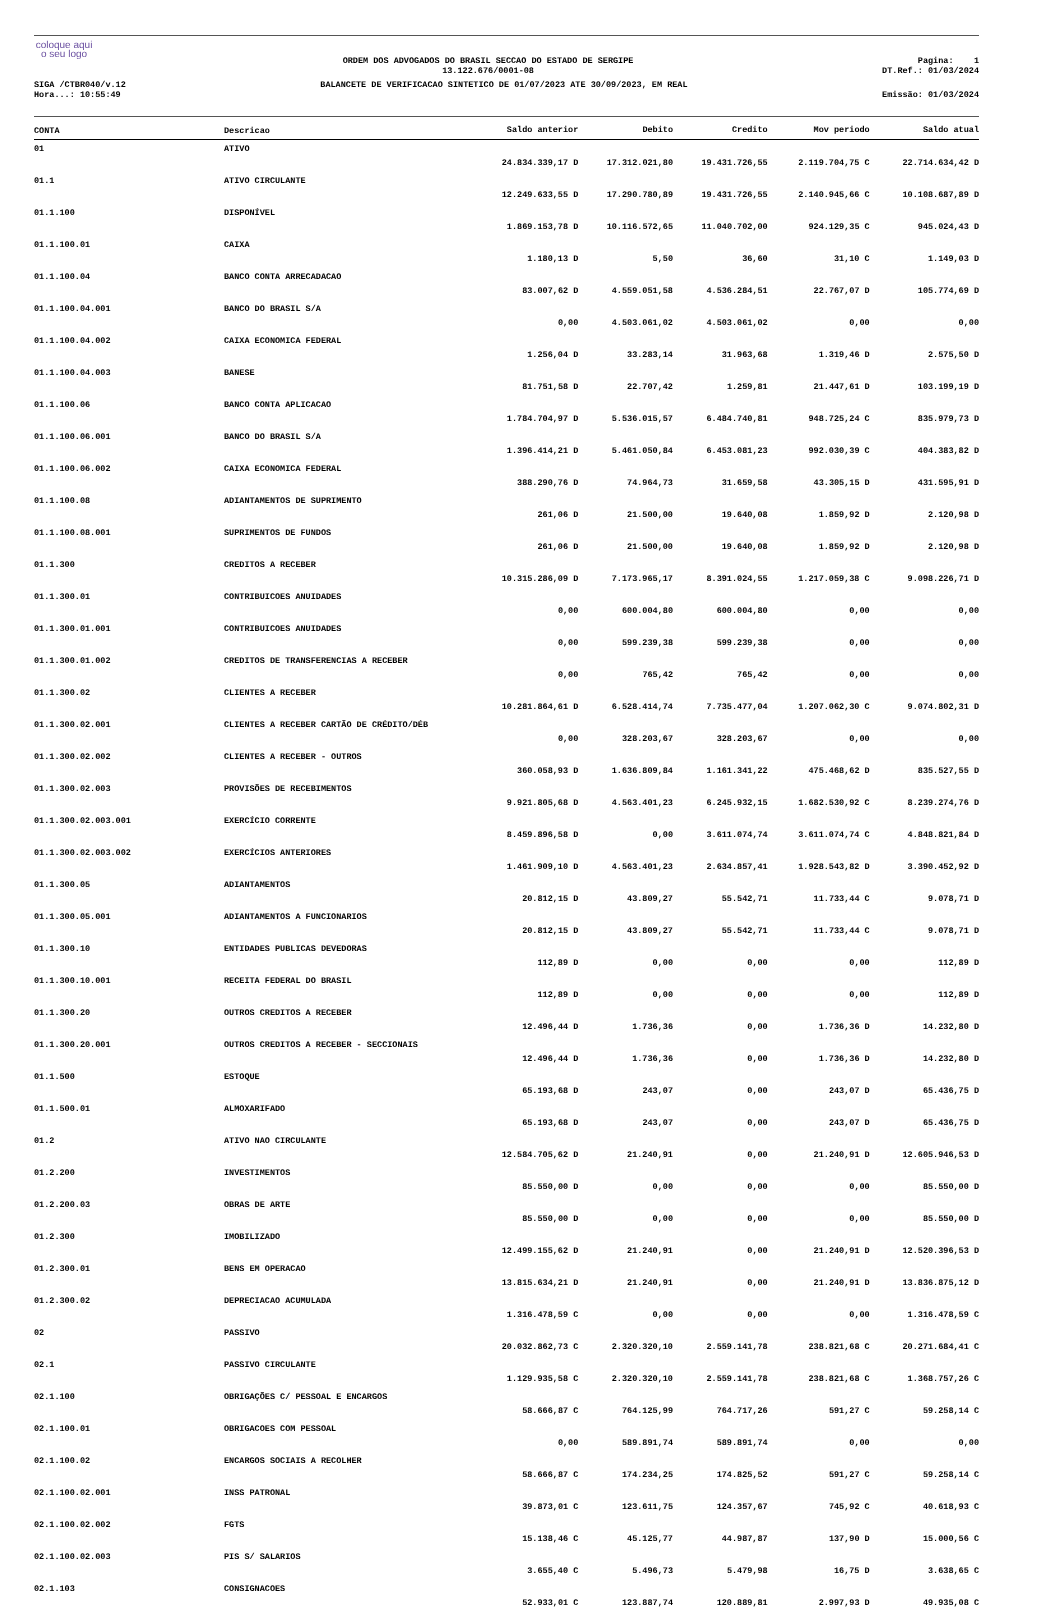coloque aqui
o seu logo
ORDEM DOS ADVOGADOS DO BRASIL SECCAO DO ESTADO DE SERGIPE
13.122.676/0001-08
Pagina: 1
DT.Ref.: 01/03/2024
SIGA /CTBR040/v.12
Hora...: 10:55:49
BALANCETE DE VERIFICACAO SINTETICO DE 01/07/2023 ATE 30/09/2023, EM REAL
Emissão: 01/03/2024
| CONTA | Descricao | Saldo anterior | Debito | Credito | Mov periodo | Saldo atual |
| --- | --- | --- | --- | --- | --- | --- |
| 01 | ATIVO | 24.834.339,17 D | 17.312.021,80 | 19.431.726,55 | 2.119.704,75 C | 22.714.634,42 D |
| 01.1 | ATIVO CIRCULANTE | 12.249.633,55 D | 17.290.780,89 | 19.431.726,55 | 2.140.945,66 C | 10.108.687,89 D |
| 01.1.100 | DISPONÍVEL | 1.869.153,78 D | 10.116.572,65 | 11.040.702,00 | 924.129,35 C | 945.024,43 D |
| 01.1.100.01 | CAIXA | 1.180,13 D | 5,50 | 36,60 | 31,10 C | 1.149,03 D |
| 01.1.100.04 | BANCO CONTA ARRECADACAO | 83.007,62 D | 4.559.051,58 | 4.536.284,51 | 22.767,07 D | 105.774,69 D |
| 01.1.100.04.001 | BANCO DO BRASIL S/A | 0,00 | 4.503.061,02 | 4.503.061,02 | 0,00 | 0,00 |
| 01.1.100.04.002 | CAIXA ECONOMICA FEDERAL | 1.256,04 D | 33.283,14 | 31.963,68 | 1.319,46 D | 2.575,50 D |
| 01.1.100.04.003 | BANESE | 81.751,58 D | 22.707,42 | 1.259,81 | 21.447,61 D | 103.199,19 D |
| 01.1.100.06 | BANCO CONTA APLICACAO | 1.784.704,97 D | 5.536.015,57 | 6.484.740,81 | 948.725,24 C | 835.979,73 D |
| 01.1.100.06.001 | BANCO DO BRASIL S/A | 1.396.414,21 D | 5.461.050,84 | 6.453.081,23 | 992.030,39 C | 404.383,82 D |
| 01.1.100.06.002 | CAIXA ECONOMICA FEDERAL | 388.290,76 D | 74.964,73 | 31.659,58 | 43.305,15 D | 431.595,91 D |
| 01.1.100.08 | ADIANTAMENTOS DE SUPRIMENTO | 261,06 D | 21.500,00 | 19.640,08 | 1.859,92 D | 2.120,98 D |
| 01.1.100.08.001 | SUPRIMENTOS DE FUNDOS | 261,06 D | 21.500,00 | 19.640,08 | 1.859,92 D | 2.120,98 D |
| 01.1.300 | CREDITOS A RECEBER | 10.315.286,09 D | 7.173.965,17 | 8.391.024,55 | 1.217.059,38 C | 9.098.226,71 D |
| 01.1.300.01 | CONTRIBUICOES ANUIDADES | 0,00 | 600.004,80 | 600.004,80 | 0,00 | 0,00 |
| 01.1.300.01.001 | CONTRIBUICOES ANUIDADES | 0,00 | 599.239,38 | 599.239,38 | 0,00 | 0,00 |
| 01.1.300.01.002 | CREDITOS DE TRANSFERENCIAS A RECEBER | 0,00 | 765,42 | 765,42 | 0,00 | 0,00 |
| 01.1.300.02 | CLIENTES A RECEBER | 10.281.864,61 D | 6.528.414,74 | 7.735.477,04 | 1.207.062,30 C | 9.074.802,31 D |
| 01.1.300.02.001 | CLIENTES A RECEBER CARTÃO DE CRÉDITO/DÉB | 0,00 | 328.203,67 | 328.203,67 | 0,00 | 0,00 |
| 01.1.300.02.002 | CLIENTES A RECEBER - OUTROS | 360.058,93 D | 1.636.809,84 | 1.161.341,22 | 475.468,62 D | 835.527,55 D |
| 01.1.300.02.003 | PROVISÕES DE RECEBIMENTOS | 9.921.805,68 D | 4.563.401,23 | 6.245.932,15 | 1.682.530,92 C | 8.239.274,76 D |
| 01.1.300.02.003.001 | EXERCÍCIO CORRENTE | 8.459.896,58 D | 0,00 | 3.611.074,74 | 3.611.074,74 C | 4.848.821,84 D |
| 01.1.300.02.003.002 | EXERCÍCIOS ANTERIORES | 1.461.909,10 D | 4.563.401,23 | 2.634.857,41 | 1.928.543,82 D | 3.390.452,92 D |
| 01.1.300.05 | ADIANTAMENTOS | 20.812,15 D | 43.809,27 | 55.542,71 | 11.733,44 C | 9.078,71 D |
| 01.1.300.05.001 | ADIANTAMENTOS A FUNCIONARIOS | 20.812,15 D | 43.809,27 | 55.542,71 | 11.733,44 C | 9.078,71 D |
| 01.1.300.10 | ENTIDADES PUBLICAS DEVEDORAS | 112,89 D | 0,00 | 0,00 | 0,00 | 112,89 D |
| 01.1.300.10.001 | RECEITA FEDERAL DO BRASIL | 112,89 D | 0,00 | 0,00 | 0,00 | 112,89 D |
| 01.1.300.20 | OUTROS CREDITOS A RECEBER | 12.496,44 D | 1.736,36 | 0,00 | 1.736,36 D | 14.232,80 D |
| 01.1.300.20.001 | OUTROS CREDITOS A RECEBER - SECCIONAIS | 12.496,44 D | 1.736,36 | 0,00 | 1.736,36 D | 14.232,80 D |
| 01.1.500 | ESTOQUE | 65.193,68 D | 243,07 | 0,00 | 243,07 D | 65.436,75 D |
| 01.1.500.01 | ALMOXARIFADO | 65.193,68 D | 243,07 | 0,00 | 243,07 D | 65.436,75 D |
| 01.2 | ATIVO NAO CIRCULANTE | 12.584.705,62 D | 21.240,91 | 0,00 | 21.240,91 D | 12.605.946,53 D |
| 01.2.200 | INVESTIMENTOS | 85.550,00 D | 0,00 | 0,00 | 0,00 | 85.550,00 D |
| 01.2.200.03 | OBRAS DE ARTE | 85.550,00 D | 0,00 | 0,00 | 0,00 | 85.550,00 D |
| 01.2.300 | IMOBILIZADO | 12.499.155,62 D | 21.240,91 | 0,00 | 21.240,91 D | 12.520.396,53 D |
| 01.2.300.01 | BENS EM OPERACAO | 13.815.634,21 D | 21.240,91 | 0,00 | 21.240,91 D | 13.836.875,12 D |
| 01.2.300.02 | DEPRECIACAO ACUMULADA | 1.316.478,59 C | 0,00 | 0,00 | 0,00 | 1.316.478,59 C |
| 02 | PASSIVO | 20.032.862,73 C | 2.320.320,10 | 2.559.141,78 | 238.821,68 C | 20.271.684,41 C |
| 02.1 | PASSIVO CIRCULANTE | 1.129.935,58 C | 2.320.320,10 | 2.559.141,78 | 238.821,68 C | 1.368.757,26 C |
| 02.1.100 | OBRIGAÇÕES C/ PESSOAL E ENCARGOS | 58.666,87 C | 764.125,99 | 764.717,26 | 591,27 C | 59.258,14 C |
| 02.1.100.01 | OBRIGACOES COM PESSOAL | 0,00 | 589.891,74 | 589.891,74 | 0,00 | 0,00 |
| 02.1.100.02 | ENCARGOS SOCIAIS A RECOLHER | 58.666,87 C | 174.234,25 | 174.825,52 | 591,27 C | 59.258,14 C |
| 02.1.100.02.001 | INSS PATRONAL | 39.873,01 C | 123.611,75 | 124.357,67 | 745,92 C | 40.618,93 C |
| 02.1.100.02.002 | FGTS | 15.138,46 C | 45.125,77 | 44.987,87 | 137,90 D | 15.000,56 C |
| 02.1.100.02.003 | PIS S/ SALARIOS | 3.655,40 C | 5.496,73 | 5.479,98 | 16,75 D | 3.638,65 C |
| 02.1.103 | CONSIGNACOES | 52.933,01 C | 123.887,74 | 120.889,81 | 2.997,93 D | 49.935,08 C |